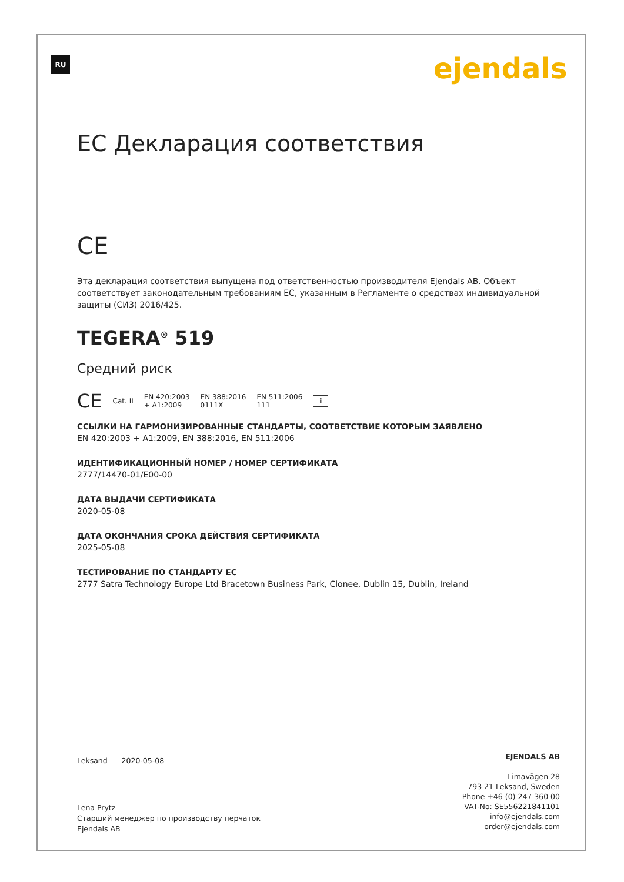RU ejendals
ЕС Декларация соответствия
CE
Эта декларация соответствия выпущена под ответственностью производителя Ejendals AB. Объект соответствует законодательным требованиям ЕС, указанным в Регламенте о средствах индивидуальной защиты (СИЗ) 2016/425.
TEGERA<sup>®</sup> 519
Средний риск
CE Cat. II EN 420:2003
+ A1:2009 EN 388:2016
0111X EN 511:2006
111 i
ССЫЛКИ НА ГАРМОНИЗИРОВАННЫЕ СТАНДАРТЫ, СООТВЕТСТВИЕ КОТОРЫМ ЗАЯВЛЕНО
EN 420:2003 + A1:2009, EN 388:2016, EN 511:2006
ИДЕНТИФИКАЦИОННЫЙ НОМЕР / НОМЕР СЕРТИФИКАТА
2777/14470-01/E00-00
ДАТА ВЫДАЧИ СЕРТИФИКАТА
2020-05-08
ДАТА ОКОНЧАНИЯ СРОКА ДЕЙСТВИЯ СЕРТИФИКАТА
2025-05-08
ТЕСТИРОВАНИЕ ПО СТАНДАРТУ ЕС
2777 Satra Technology Europe Ltd Bracetown Business Park, Clonee, Dublin 15, Dublin, Ireland
Leksand 2020-05-08
Lena Prytz
Старший менеджер по производству перчаток
Ejendals AB
EJENDALS AB
Limavägen 28
793 21 Leksand, Sweden
Phone +46 (0) 247 360 00
VAT-No: SE556221841101
info@ejendals.com
order@ejendals.com